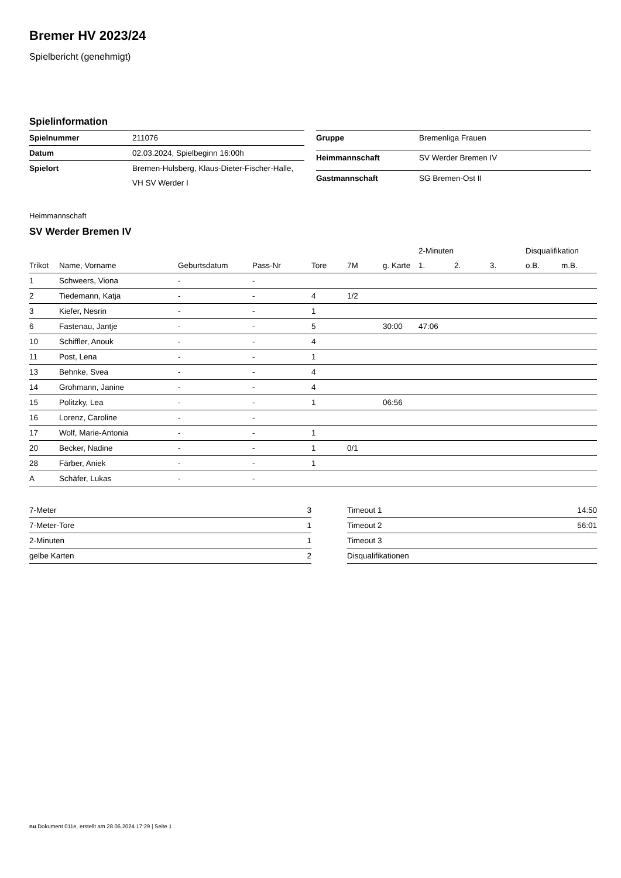Bremer HV 2023/24
Spielbericht (genehmigt)
Spielinformation
| Spielnummer | 211076 |
| Datum | 02.03.2024, Spielbeginn 16:00h |
| Spielort | Bremen-Hulsberg, Klaus-Dieter-Fischer-Halle, |
| | VH SV Werder I |
| Gruppe | Bremenliga Frauen |
| Heimmannschaft | SV Werder Bremen IV |
| Gastmannschaft | SG Bremen-Ost II |
Heimmannschaft
SV Werder Bremen IV
| | | | | | | | 2-Minuten | | | Disqualifikation | |
| --- | --- | --- | --- | --- | --- | --- | --- | --- | --- | --- | --- |
| Trikot | Name, Vorname | Geburtsdatum | Pass-Nr | Tore | 7M | g. Karte | 1. | 2. | 3. | o.B. | m.B. |
| 1 | Schweers, Viona | - | - | | | | | | | | |
| 2 | Tiedemann, Katja | - | - | 4 | 1/2 | | | | | | |
| 3 | Kiefer, Nesrin | - | - | 1 | | | | | | | |
| 6 | Fastenau, Jantje | - | - | 5 | | 30:00 | 47:06 | | | | |
| 10 | Schiffler, Anouk | - | - | 4 | | | | | | | |
| 11 | Post, Lena | - | - | 1 | | | | | | | |
| 13 | Behnke, Svea | - | - | 4 | | | | | | | |
| 14 | Grohmann, Janine | - | - | 4 | | | | | | | |
| 15 | Politzky, Lea | - | - | 1 | | 06:56 | | | | | |
| 16 | Lorenz, Caroline | - | - | | | | | | | | |
| 17 | Wolf, Marie-Antonia | - | - | 1 | | | | | | | |
| 20 | Becker, Nadine | - | - | 1 | 0/1 | | | | | | |
| 28 | Färber, Aniek | - | - | 1 | | | | | | | |
| A | Schäfer, Lukas | - | - | | | | | | | | |
| 7-Meter | 3 |
| 7-Meter-Tore | 1 |
| 2-Minuten | 1 |
| gelbe Karten | 2 |
| Timeout 1 | 14:50 |
| Timeout 2 | 56:01 |
| Timeout 3 | |
| Disqualifikationen | |
nu.Dokument 011e, erstellt am 28.06.2024 17:29 | Seite 1